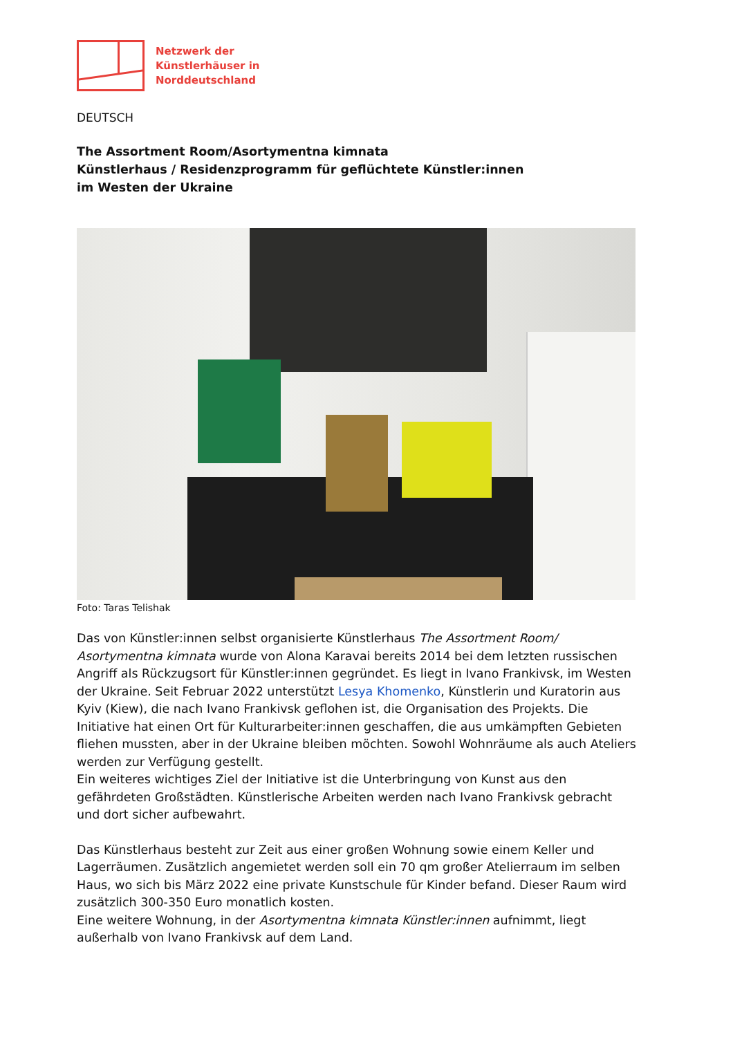Netzwerk der
Künstlerhäuser in
Norddeutschland
DEUTSCH
The Assortment Room/Asortymentna kimnata
Künstlerhaus / Residenzprogramm für geflüchtete Künstler:innen
im Westen der Ukraine
Foto: Taras Telishak
Das von Künstler:innen selbst organisierte Künstlerhaus The Assortment Room/ Asortymentna kimnata wurde von Alona Karavai bereits 2014 bei dem letzten russischen Angriff als Rückzugsort für Künstler:innen gegründet. Es liegt in Ivano Frankivsk, im Westen der Ukraine. Seit Februar 2022 unterstützt Lesya Khomenko, Künstlerin und Kuratorin aus Kyiv (Kiew), die nach Ivano Frankivsk geflohen ist, die Organisation des Projekts. Die Initiative hat einen Ort für Kulturarbeiter:innen geschaffen, die aus umkämpften Gebieten fliehen mussten, aber in der Ukraine bleiben möchten. Sowohl Wohnräume als auch Ateliers werden zur Verfügung gestellt.
Ein weiteres wichtiges Ziel der Initiative ist die Unterbringung von Kunst aus den gefährdeten Großstädten. Künstlerische Arbeiten werden nach Ivano Frankivsk gebracht und dort sicher aufbewahrt.
Das Künstlerhaus besteht zur Zeit aus einer großen Wohnung sowie einem Keller und Lagerräumen. Zusätzlich angemietet werden soll ein 70 qm großer Atelierraum im selben Haus, wo sich bis März 2022 eine private Kunstschule für Kinder befand. Dieser Raum wird zusätzlich 300-350 Euro monatlich kosten.
Eine weitere Wohnung, in der Asortymentna kimnata Künstler:innen aufnimmt, liegt außerhalb von Ivano Frankivsk auf dem Land.